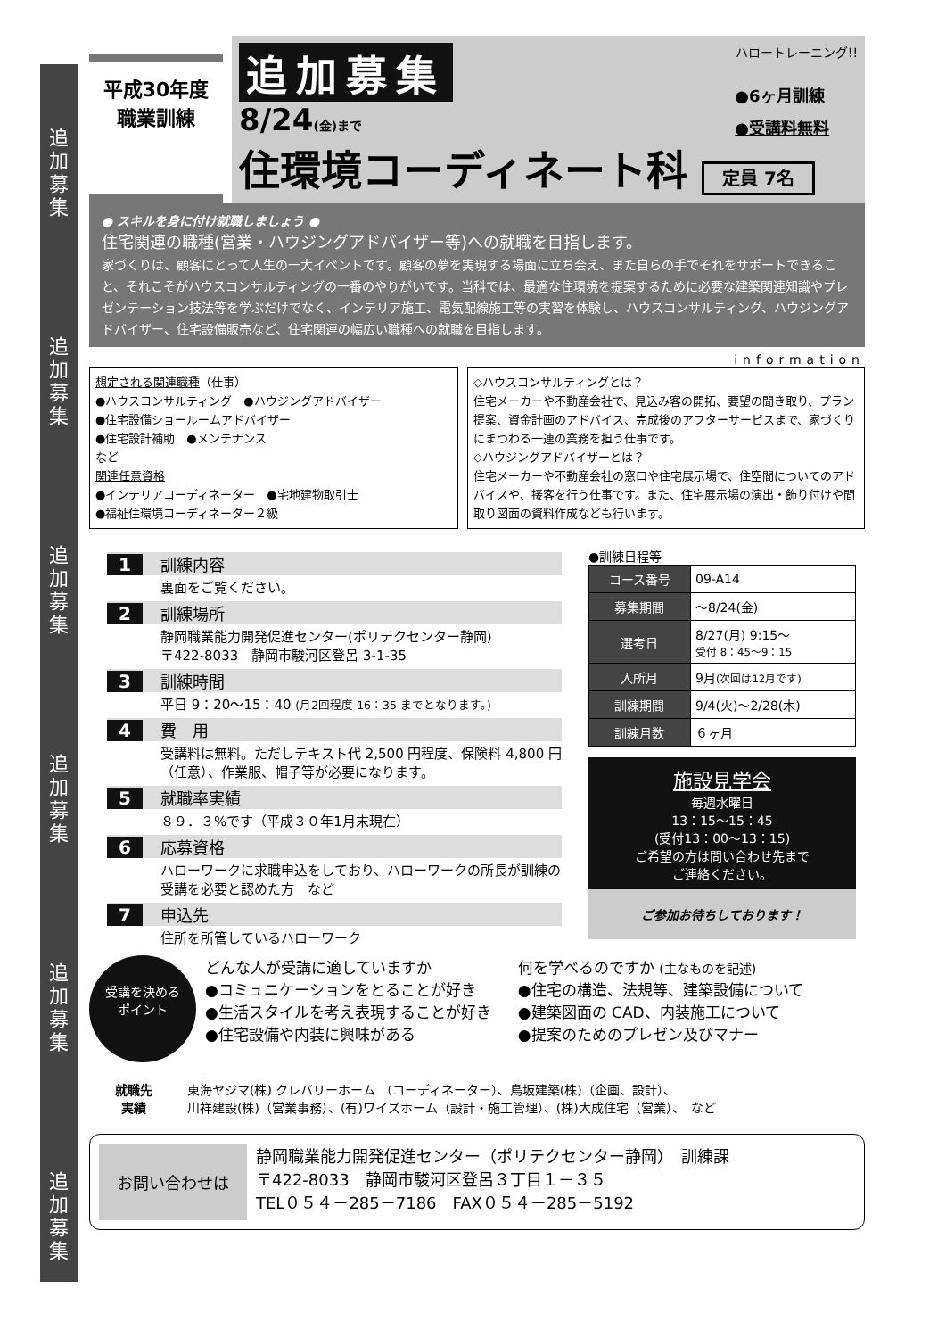追加募集
追加募集
追加募集
追加募集
追加募集
追加募集
平成30年度
職業訓練
追加募集 ハロートレーニング!!
8/24(金)まで
●6ヶ月訓練
●受講料無料
住環境コーディネート科 定員 7名
● スキルを身に付け就職しましょう ●
住宅関連の職種(営業・ハウジングアドバイザー等)への就職を目指します。
家づくりは、顧客にとって人生の一大イベントです。顧客の夢を実現する場面に立ち会え、また自らの手でそれをサポートできること、それこそがハウスコンサルティングの一番のやりがいです。当科では、最適な住環境を提案するために必要な建築関連知識やプレゼンテーション技法等を学ぶだけでなく、インテリア施工、電気配線施工等の実習を体験し、ハウスコンサルティング、ハウジングアドバイザー、住宅設備販売など、住宅関連の幅広い職種への就職を目指します。
information
想定される関連職種（仕事）
●ハウスコンサルティング　●ハウジングアドバイザー
●住宅設備ショールームアドバイザー
●住宅設計補助　●メンテナンス
など
関連任意資格
●インテリアコーディネーター　●宅地建物取引士
●福祉住環境コーディネーター２級
◇ハウスコンサルティングとは？
住宅メーカーや不動産会社で、見込み客の開拓、要望の聞き取り、プラン提案、資金計画のアドバイス、完成後のアフターサービスまで、家づくりにまつわる一連の業務を担う仕事です。
◇ハウジングアドバイザーとは？
住宅メーカーや不動産会社の窓口や住宅展示場で、住空間についてのアドバイスや、接客を行う仕事です。また、住宅展示場の演出・飾り付けや間取り図面の資料作成なども行います。
1 訓練内容
裏面をご覧ください。
2 訓練場所
静岡職業能力開発促進センター(ポリテクセンター静岡)
〒422-8033　静岡市駿河区登呂 3-1-35
3 訓練時間
平日 9：20～15：40 (月2回程度 16：35 までとなります。)
4 費　用
受講料は無料。ただしテキスト代 2,500 円程度、保険料 4,800 円（任意）、作業服、帽子等が必要になります。
5 就職率実績
８９．３%です（平成３０年1月末現在）
6 応募資格
ハローワークに求職申込をしており、ハローワークの所長が訓練の受講を必要と認めた方　など
7 申込先
住所を所管しているハローワーク
●訓練日程等
| コース番号 | 09-A14 |
| 募集期間 | ～8/24(金) |
| 選考日 | 8/27(月) 9:15～ 受付 8：45～9：15 |
| 入所月 | 9月 (次回は12月です) |
| 訓練期間 | 9/4(火)～2/28(木) |
| 訓練月数 | ６ヶ月 |
施設見学会
毎週水曜日
13：15～15：45
(受付13：00～13：15)
ご希望の方は問い合わせ先まで
ご連絡ください。
ご参加お待ちしております！
受講を決める
ポイント
どんな人が受講に適していますか
●コミュニケーションをとることが好き
●生活スタイルを考え表現することが好き
●住宅設備や内装に興味がある
何を学べるのですか (主なものを記述)
●住宅の構造、法規等、建築設備について
●建築図面の CAD、内装施工について
●提案のためのプレゼン及びマナー
就職先
実績
東海ヤジマ(株) クレバリーホーム （コーディネーター）、鳥坂建築(株)（企画、設計）、
川祥建設(株)（営業事務）、(有)ワイズホーム（設計・施工管理）、(株)大成住宅（営業）、　など
お問い合わせは
静岡職業能力開発促進センター（ポリテクセンター静岡）　訓練課
〒422-8033　静岡市駿河区登呂３丁目１－３５
TEL０５４－285－7186　FAX０５４－285－5192